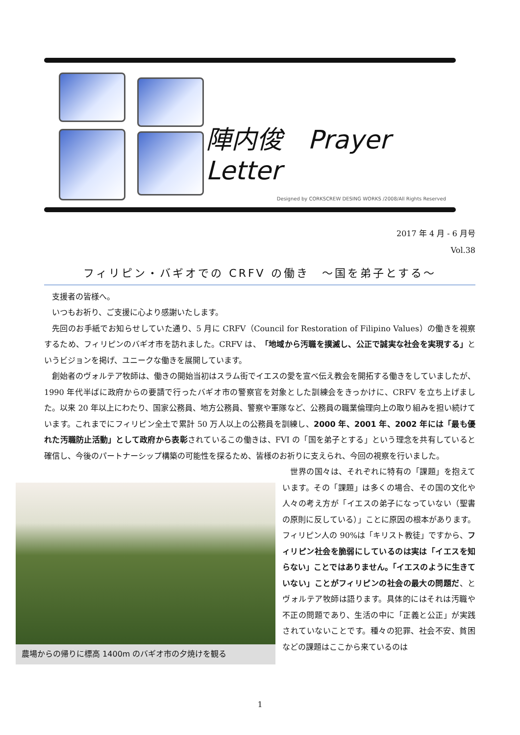陣内俊　Prayer Letter
Designed by CORKSCREW DESING WORKS /2008/All Rights Reserved
2017 年 4 月 - 6 月号
Vol.38
フィリピン・バギオでの CRFV の働き　～国を弟子とする～
支援者の皆様へ。
いつもお祈り、ご支援に心より感謝いたします。
先回のお手紙でお知らせしていた通り、5 月に CRFV（Council for Restoration of Filipino Values）の働きを視察するため、フィリピンのバギオ市を訪れました。CRFV は、「地域から汚職を撲滅し、公正で誠実な社会を実現する」というビジョンを掲げ、ユニークな働きを展開しています。
創始者のヴォルテア牧師は、働きの開始当初はスラム街でイエスの愛を宣べ伝え教会を開拓する働きをしていましたが、1990 年代半ばに政府からの要請で行ったバギオ市の警察官を対象とした訓練会をきっかけに、CRFV を立ち上げました。以来 20 年以上にわたり、国家公務員、地方公務員、警察や軍隊など、公務員の職業倫理向上の取り組みを担い続けています。これまでにフィリピン全土で累計 50 万人以上の公務員を訓練し、2000 年、2001 年、2002 年には「最も優れた汚職防止活動」として政府から表彰されているこの働きは、FVI の「国を弟子とする」という理念を共有していると確信し、今後のパートナーシップ構築の可能性を探るため、皆様のお祈りに支えられ、今回の視察を行いました。
農場からの帰りに標高 1400m のバギオ市の夕焼けを観る
世界の国々は、それぞれに特有の「課題」を抱えています。その「課題」は多くの場合、その国の文化や人々の考え方が「イエスの弟子になっていない（聖書の原則に反している）」ことに原因の根本があります。フィリピン人の 90%は「キリスト教徒」ですから、フィリピン社会を脆弱にしているのは実は「イエスを知らない」ことではありません。「イエスのように生きていない」ことがフィリピンの社会の最大の問題だ、とヴォルテア牧師は語ります。具体的にはそれは汚職や不正の問題であり、生活の中に「正義と公正」が実践されていないことです。種々の犯罪、社会不安、貧困などの課題はここから来ているのは
1